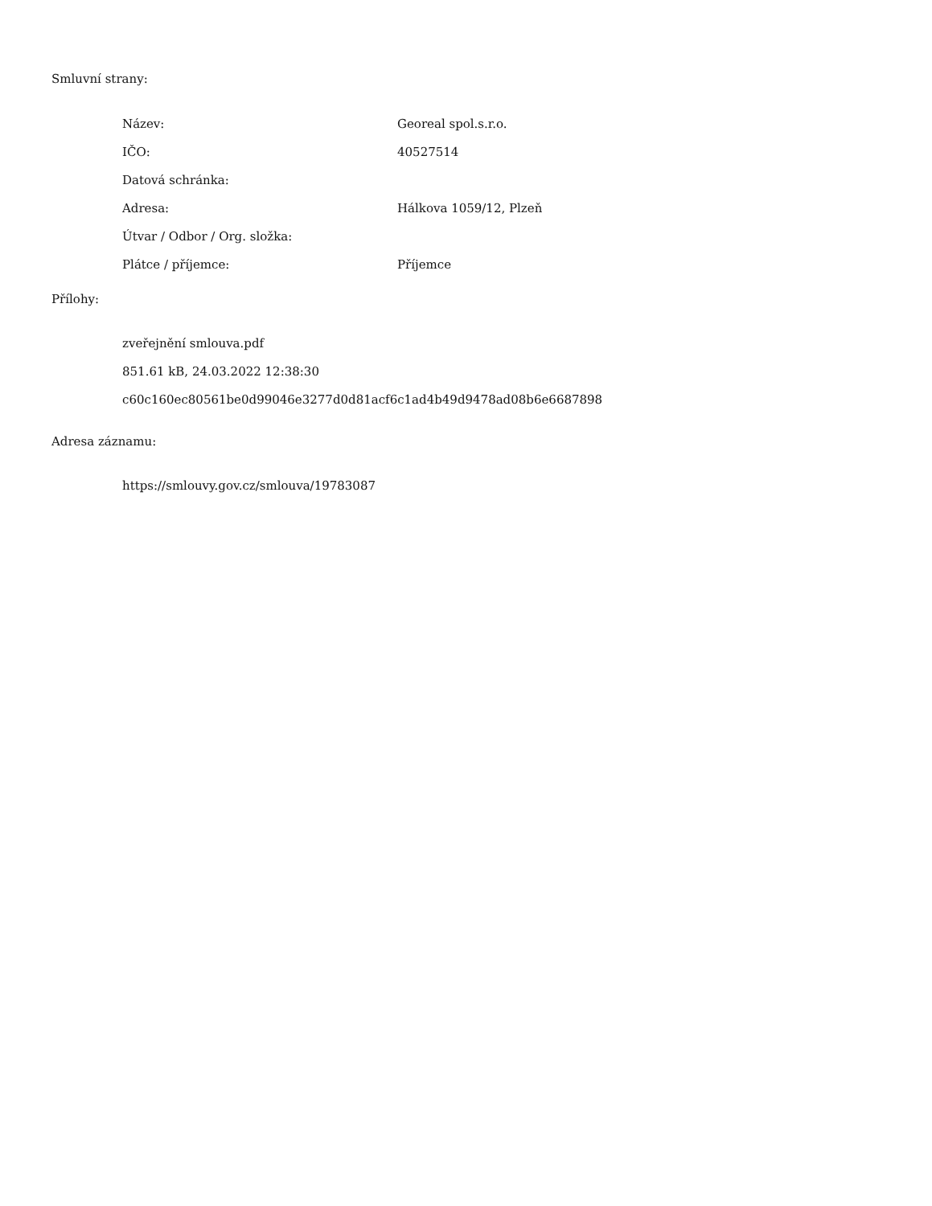Smluvní strany:
| Název: | Georeal spol.s.r.o. |
| IČO: | 40527514 |
| Datová schránka: | |
| Adresa: | Hálkova 1059/12, Plzeň |
| Útvar / Odbor / Org. složka: | |
| Plátce / příjemce: | Příjemce |
Přílohy:
zveřejnění smlouva.pdf
851.61 kB, 24.03.2022 12:38:30
c60c160ec80561be0d99046e3277d0d81acf6c1ad4b49d9478ad08b6e6687898
Adresa záznamu:
https://smlouvy.gov.cz/smlouva/19783087